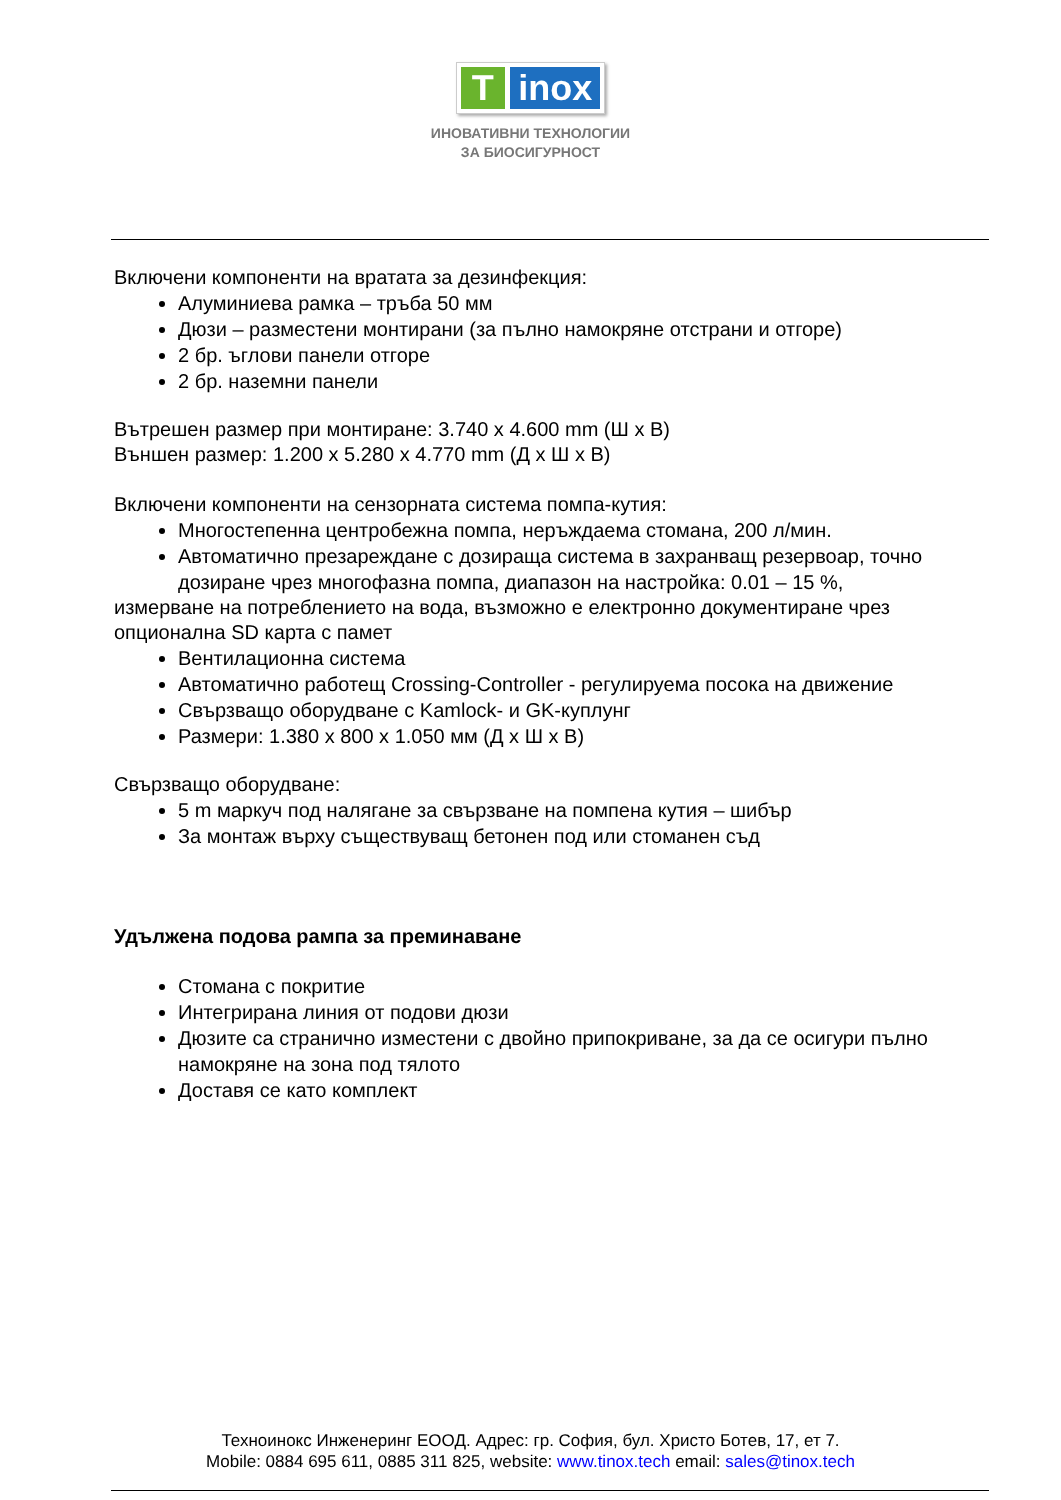T inox
ИНОВАТИВНИ ТЕХНОЛОГИИ
ЗА БИОСИГУРНОСТ
Включени компоненти на вратата за дезинфекция:
Алуминиева рамка – тръба 50 мм
Дюзи – разместени монтирани (за пълно намокряне отстрани и отгоре)
2 бр. ъглови панели отгоре
2 бр. наземни панели
Вътрешен размер при монтиране: 3.740 x 4.600 mm (Ш x В)
Външен размер: 1.200 x 5.280 x 4.770 mm (Д x Ш x В)
Включени компоненти на сензорната система помпа-кутия:
Многостепенна центробежна помпа, неръждаема стомана, 200 л/мин.
Автоматично презареждане с дозираща система в захранващ резервоар, точно дозиране чрез многофазна помпа, диапазон на настройка: 0.01 – 15 %,
измерване на потреблението на вода, възможно е електронно документиране чрез опционална SD карта с памет
Вентилационна система
Автоматично работещ Crossing-Controller - регулируема посока на движение
Свързващо оборудване с Kamlock- и GK-куплунг
Размери: 1.380 x 800 x 1.050 мм (Д x Ш x В)
Свързващо оборудване:
5 m маркуч под налягане за свързване на помпена кутия – шибър
За монтаж върху съществуващ бетонен под или стоманен съд
Удължена подова рампа за преминаване
Стомана с покритие
Интегрирана линия от подови дюзи
Дюзите са странично изместени с двойно припокриване, за да се осигури пълно намокряне на зона под тялото
Доставя се като комплект
Техноинокс Инженеринг ЕООД. Адрес: гр. София, бул. Христо Ботев, 17, ет 7.
Mobile: 0884 695 611, 0885 311 825, website: www.tinox.tech email: sales@tinox.tech